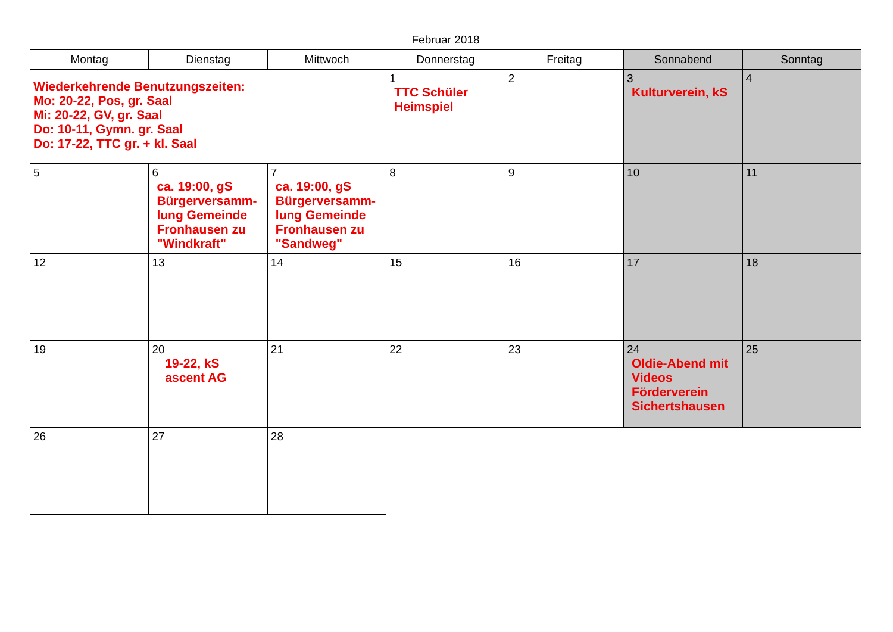| Februar 2018 | | | | | | |
| --- | --- | --- | --- | --- | --- | --- |
| Montag | Dienstag | Mittwoch | Donnerstag | Freitag | Sonnabend | Sonntag |
| Wiederkehrende Benutzungszeiten: Mo: 20-22, Pos, gr. Saal Mi: 20-22, GV, gr. Saal Do: 10-11, Gymn. gr. Saal Do: 17-22, TTC gr. + kl. Saal | | | 1 TTC Schüler Heimspiel | 2 | 3 Kulturverein, kS | 4 |
| 5 | 6 ca. 19:00, gS Bürgerversamm- lung Gemeinde Fronhausen zu "Windkraft" | 7 ca. 19:00, gS Bürgerversamm- lung Gemeinde Fronhausen zu "Sandweg" | 8 | 9 | 10 | 11 |
| 12 | 13 | 14 | 15 | 16 | 17 | 18 |
| 19 | 20 19-22, kS ascent AG | 21 | 22 | 23 | 24 Oldie-Abend mit Videos Förderverein Sichertshausen | 25 |
| 26 | 27 | 28 | | | | |